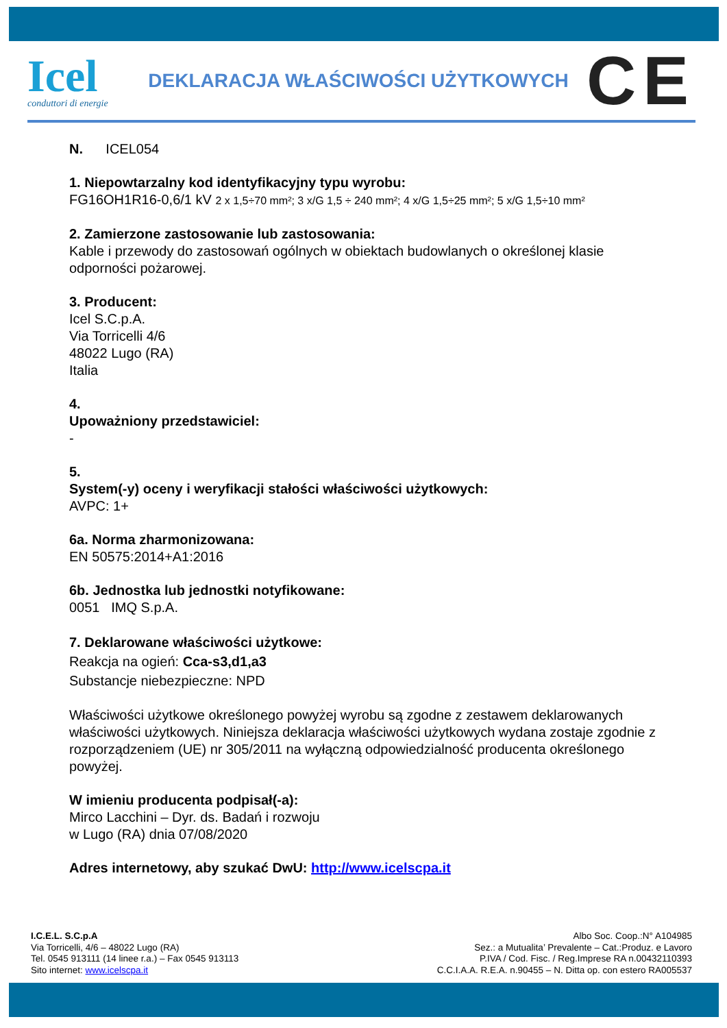Icel
conduttori di energie
DEKLARACJA WŁAŚCIWOŚCI UŻYTKOWYCH
CE
N. ICEL054
1. Niepowtarzalny kod identyfikacyjny typu wyrobu:
FG16OH1R16-0,6/1 kV 2 x 1,5÷70 mm²; 3 x/G 1,5 ÷ 240 mm²; 4 x/G 1,5÷25 mm²; 5 x/G 1,5÷10 mm²
2. Zamierzone zastosowanie lub zastosowania:
Kable i przewody do zastosowań ogólnych w obiektach budowlanych o określonej klasie odporności pożarowej.
3. Producent:
Icel S.C.p.A.
Via Torricelli 4/6
48022 Lugo (RA)
Italia
4.
Upoważniony przedstawiciel:
-
5.
System(-y) oceny i weryfikacji stałości właściwości użytkowych:
AVPC: 1+
6a. Norma zharmonizowana:
EN 50575:2014+A1:2016
6b. Jednostka lub jednostki notyfikowane:
0051 IMQ S.p.A.
7. Deklarowane właściwości użytkowe:
Reakcja na ogień: Cca-s3,d1,a3
Substancje niebezpieczne: NPD
Właściwości użytkowe określonego powyżej wyrobu są zgodne z zestawem deklarowanych właściwości użytkowych. Niniejsza deklaracja właściwości użytkowych wydana zostaje zgodnie z rozporządzeniem (UE) nr 305/2011 na wyłączną odpowiedzialność producenta określonego powyżej.
W imieniu producenta podpisał(-a):
Mirco Lacchini – Dyr. ds. Badań i rozwoju
w Lugo (RA) dnia 07/08/2020
Adres internetowy, aby szukać DwU: http://www.icelscpa.it
I.C.E.L. S.C.p.A
Via Torricelli, 4/6 – 48022 Lugo (RA)
Tel. 0545 913111 (14 linee r.a.) – Fax 0545 913113
Sito internet: www.icelscpa.it
Albo Soc. Coop.:N° A104985
Sez.: a Mutualita’ Prevalente – Cat.:Produz. e Lavoro
P.IVA / Cod. Fisc. / Reg.Imprese RA n.00432110393
C.C.I.A.A. R.E.A. n.90455 – N. Ditta op. con estero RA005537